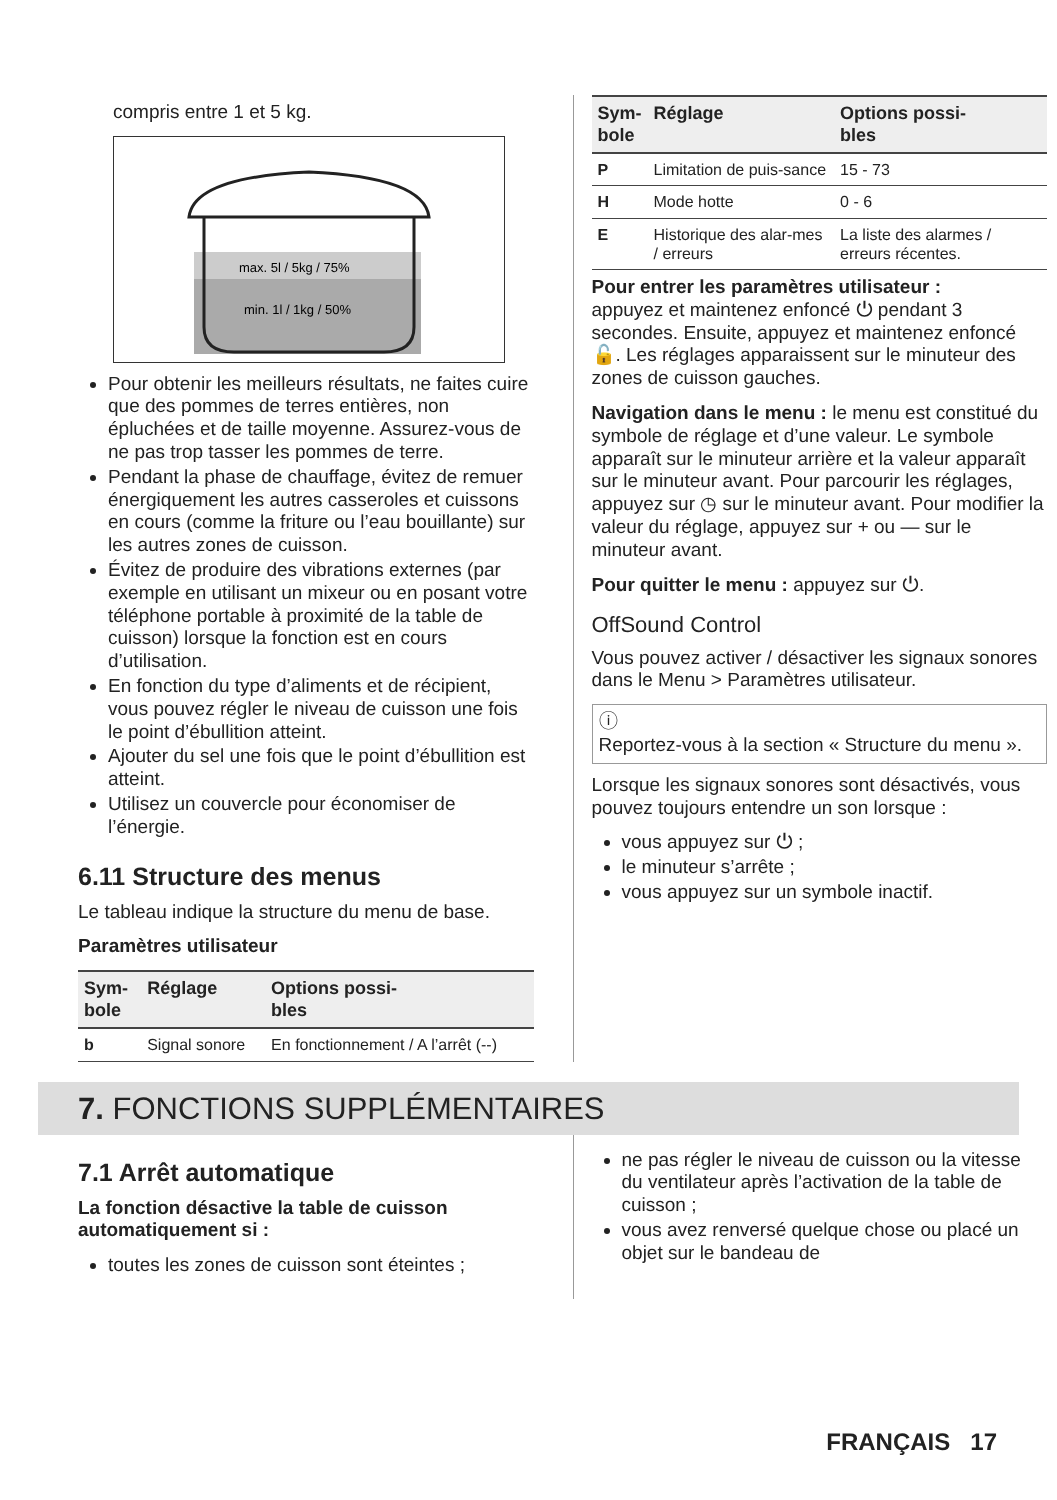compris entre 1 et 5 kg.
max. 5l / 5kg / 75%
min. 1l / 1kg / 50%
Pour obtenir les meilleurs résultats, ne faites cuire que des pommes de terres entières, non épluchées et de taille moyenne. Assurez-vous de ne pas trop tasser les pommes de terre.
Pendant la phase de chauffage, évitez de remuer énergiquement les autres casseroles et cuissons en cours (comme la friture ou l’eau bouillante) sur les autres zones de cuisson.
Évitez de produire des vibrations externes (par exemple en utilisant un mixeur ou en posant votre téléphone portable à proximité de la table de cuisson) lorsque la fonction est en cours d’utilisation.
En fonction du type d’aliments et de récipient, vous pouvez régler le niveau de cuisson une fois le point d’ébullition atteint.
Ajouter du sel une fois que le point d’ébullition est atteint.
Utilisez un couvercle pour économiser de l’énergie.
6.11 Structure des menus
Le tableau indique la structure du menu de base.
Paramètres utilisateur
| Sym- bole | Réglage | Options possi- bles |
| --- | --- | --- |
| b | Signal sonore | En fonctionnement / A l’arrêt (--) |
| Sym- bole | Réglage | Options possi- bles |
| --- | --- | --- |
| P | Limitation de puis-sance | 15 - 73 |
| H | Mode hotte | 0 - 6 |
| E | Historique des alar-mes / erreurs | La liste des alarmes / erreurs récentes. |
Pour entrer les paramètres utilisateur :
appuyez et maintenez enfoncé ⏻ pendant 3 secondes. Ensuite, appuyez et maintenez enfoncé 🔓. Les réglages apparaissent sur le minuteur des zones de cuisson gauches.
Navigation dans le menu : le menu est constitué du symbole de réglage et d’une valeur. Le symbole apparaît sur le minuteur arrière et la valeur apparaît sur le minuteur avant. Pour parcourir les réglages, appuyez sur ◷ sur le minuteur avant. Pour modifier la valeur du réglage, appuyez sur + ou — sur le minuteur avant.
Pour quitter le menu : appuyez sur ⏻.
OffSound Control
Vous pouvez activer / désactiver les signaux sonores dans le Menu > Paramètres utilisateur.
ⓘ
Reportez-vous à la section « Structure du menu ».
Lorsque les signaux sonores sont désactivés, vous pouvez toujours entendre un son lorsque :
vous appuyez sur ⏻ ;
le minuteur s’arrête ;
vous appuyez sur un symbole inactif.
7. FONCTIONS SUPPLÉMENTAIRES
7.1 Arrêt automatique
La fonction désactive la table de cuisson automatiquement si :
toutes les zones de cuisson sont éteintes ;
ne pas régler le niveau de cuisson ou la vitesse du ventilateur après l’activation de la table de cuisson ;
vous avez renversé quelque chose ou placé un objet sur le bandeau de
FRANÇAIS 17